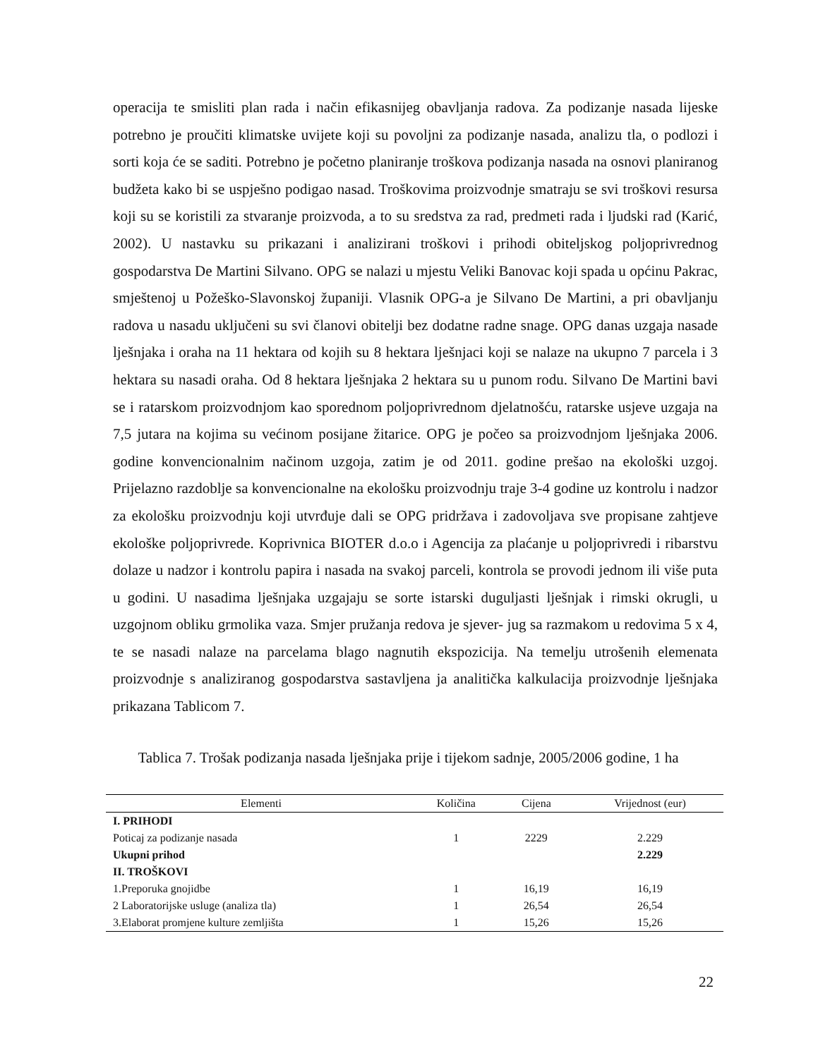operacija te smisliti plan rada i način efikasnijeg obavljanja radova. Za podizanje nasada lijeske potrebno je proučiti klimatske uvijete koji su povoljni za podizanje nasada, analizu tla, o podlozi i sorti koja će se saditi. Potrebno je početno planiranje troškova podizanja nasada na osnovi planiranog budžeta kako bi se uspješno podigao nasad. Troškovima proizvodnje smatraju se svi troškovi resursa koji su se koristili za stvaranje proizvoda, a to su sredstva za rad, predmeti rada i ljudski rad (Karić, 2002). U nastavku su prikazani i analizirani troškovi i prihodi obiteljskog poljoprivrednog gospodarstva De Martini Silvano. OPG se nalazi u mjestu Veliki Banovac koji spada u općinu Pakrac, smještenoj u Požeško-Slavonskoj županiji. Vlasnik OPG-a je Silvano De Martini, a pri obavljanju radova u nasadu uključeni su svi članovi obitelji bez dodatne radne snage. OPG danas uzgaja nasade lješnjaka i oraha na 11 hektara od kojih su 8 hektara lješnjaci koji se nalaze na ukupno 7 parcela i 3 hektara su nasadi oraha. Od 8 hektara lješnjaka 2 hektara su u punom rodu. Silvano De Martini bavi se i ratarskom proizvodnjom kao sporednom poljoprivrednom djelatnošću, ratarske usjeve uzgaja na 7,5 jutara na kojima su većinom posijane žitarice. OPG je počeo sa proizvodnjom lješnjaka 2006. godine konvencionalnim načinom uzgoja, zatim je od 2011. godine prešao na ekološki uzgoj. Prijelazno razdoblje sa konvencionalne na ekološku proizvodnju traje 3-4 godine uz kontrolu i nadzor za ekološku proizvodnju koji utvrđuje dali se OPG pridržava i zadovoljava sve propisane zahtjeve ekološke poljoprivrede. Koprivnica BIOTER d.o.o i Agencija za plaćanje u poljoprivredi i ribarstvu dolaze u nadzor i kontrolu papira i nasada na svakoj parceli, kontrola se provodi jednom ili više puta u godini. U nasadima lješnjaka uzgajaju se sorte istarski duguljasti lješnjak i rimski okrugli, u uzgojnom obliku grmolika vaza. Smjer pružanja redova je sjever- jug sa razmakom u redovima 5 x 4, te se nasadi nalaze na parcelama blago nagnutih ekspozicija. Na temelju utrošenih elemenata proizvodnje s analiziranog gospodarstva sastavljena ja analitička kalkulacija proizvodnje lješnjaka prikazana Tablicom 7.
Tablica 7. Trošak podizanja nasada lješnjaka prije i tijekom sadnje, 2005/2006 godine, 1 ha
| Elementi | Količina | Cijena | Vrijednost (eur) |
| --- | --- | --- | --- |
| I. PRIHODI | | | |
| Poticaj za podizanje nasada | 1 | 2229 | 2.229 |
| Ukupni prihod | | | 2.229 |
| II. TROŠKOVI | | | |
| 1.Preporuka gnojidbe | 1 | 16,19 | 16,19 |
| 2 Laboratorijske usluge (analiza tla) | 1 | 26,54 | 26,54 |
| 3.Elaborat promjene kulture zemljišta | 1 | 15,26 | 15,26 |
22